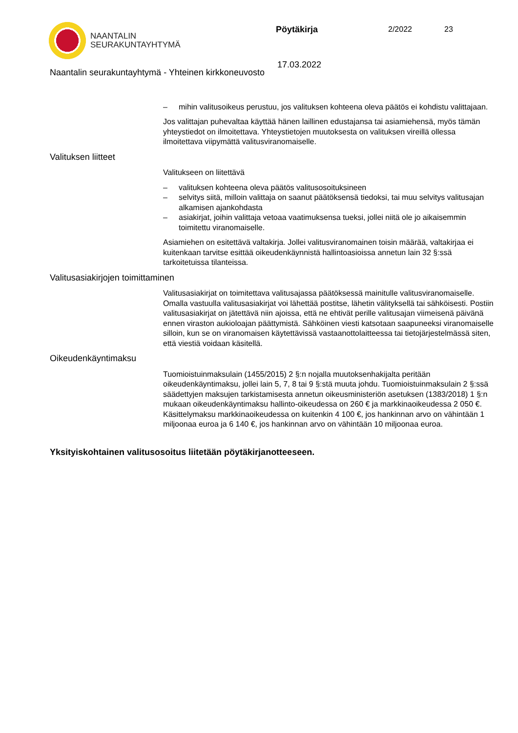NAANTALIN
SEURAKUNTAYHTYMÄ
Pöytäkirja 2/2022 23
17.03.2022
Naantalin seurakuntayhtymä - Yhteinen kirkkoneuvosto
– mihin valitusoikeus perustuu, jos valituksen kohteena oleva päätös ei kohdistu valittajaan.
Jos valittajan puhevaltaa käyttää hänen laillinen edustajansa tai asiamiehensä, myös tämän yhteystiedot on ilmoitettava. Yhteystietojen muutoksesta on valituksen vireillä ollessa ilmoitettava viipymättä valitusviranomaiselle.
Valituksen liitteet
Valitukseen on liitettävä
– valituksen kohteena oleva päätös valitusosoituksineen
– selvitys siitä, milloin valittaja on saanut päätöksensä tiedoksi, tai muu selvitys valitusajan alkamisen ajankohdasta
– asiakirjat, joihin valittaja vetoaa vaatimuksensa tueksi, jollei niitä ole jo aikaisemmin toimitettu viranomaiselle.
Asiamiehen on esitettävä valtakirja. Jollei valitusviranomainen toisin määrää, valtakirjaa ei kuitenkaan tarvitse esittää oikeudenkäynnistä hallintoasioissa annetun lain 32 §:ssä tarkoitetuissa tilanteissa.
Valitusasiakirjojen toimittaminen
Valitusasiakirjat on toimitettava valitusajassa päätöksessä mainitulle valitusviranomaiselle. Omalla vastuulla valitusasiakirjat voi lähettää postitse, lähetin välityksellä tai sähköisesti. Postiin valitusasiakirjat on jätettävä niin ajoissa, että ne ehtivät perille valitusajan viimeisenä päivänä ennen viraston aukioloajan päättymistä. Sähköinen viesti katsotaan saapuneeksi viranomaiselle silloin, kun se on viranomaisen käytettävissä vastaanottolaitteessa tai tietojärjestelmässä siten, että viestiä voidaan käsitellä.
Oikeudenkäyntimaksu
Tuomioistuinmaksulain (1455/2015) 2 §:n nojalla muutoksenhakijalta peritään oikeudenkäyntimaksu, jollei lain 5, 7, 8 tai 9 §:stä muuta johdu. Tuomioistuinmaksulain 2 §:ssä säädettyjen maksujen tarkistamisesta annetun oikeusministeriön asetuksen (1383/2018) 1 §:n mukaan oikeudenkäyntimaksu hallinto-oikeudessa on 260 € ja markkinaoikeudessa 2 050 €. Käsittelymaksu markkinaoikeudessa on kuitenkin 4 100 €, jos hankinnan arvo on vähintään 1 miljoonaa euroa ja 6 140 €, jos hankinnan arvo on vähintään 10 miljoonaa euroa.
Yksityiskohtainen valitusosoitus liitetään pöytäkirjanotteeseen.